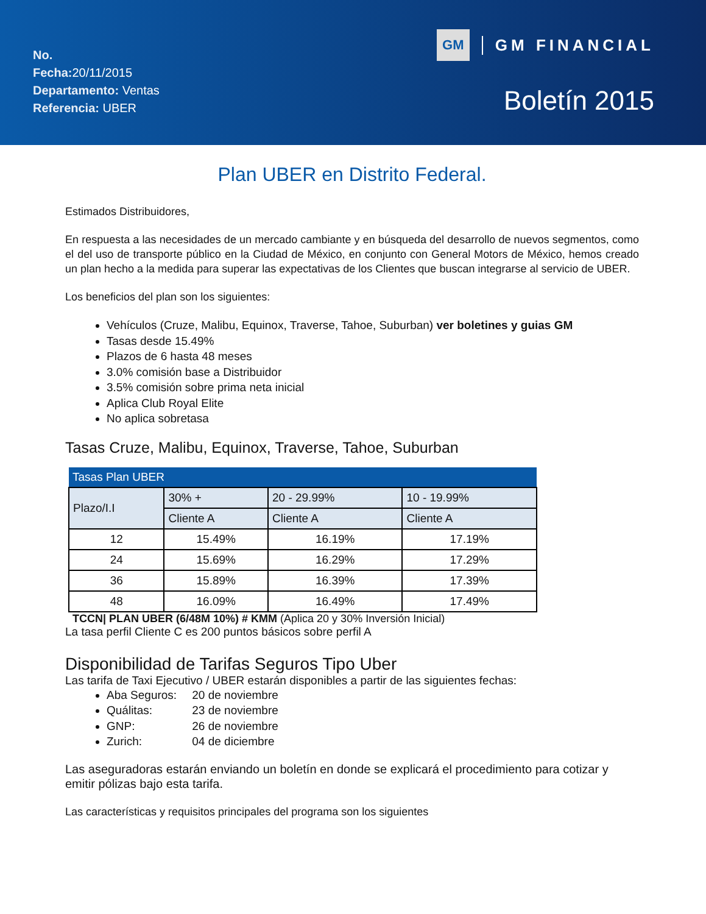No.
Fecha: 20/11/2015
Departamento: Ventas
Referencia: UBER
GM GM FINANCIAL
Boletín 2015
Plan UBER en Distrito Federal.
Estimados Distribuidores,
En respuesta a las necesidades de un mercado cambiante y en búsqueda del desarrollo de nuevos segmentos, como el del uso de transporte público en la Ciudad de México, en conjunto con General Motors de México, hemos creado un plan hecho a la medida para superar las expectativas de los Clientes que buscan integrarse al servicio de UBER.
Los beneficios del plan son los siguientes:
Vehículos (Cruze, Malibu, Equinox, Traverse, Tahoe, Suburban) ver boletines y guias GM
Tasas desde 15.49%
Plazos de 6 hasta 48 meses
3.0% comisión base a Distribuidor
3.5% comisión sobre prima neta inicial
Aplica Club Royal Elite
No aplica sobretasa
Tasas Cruze, Malibu, Equinox, Traverse, Tahoe, Suburban
| Tasas Plan UBER | | | |
| --- | --- | --- | --- |
| Plazo/I.I | 30% + | 20 - 29.99% | 10 - 19.99% |
| | Cliente A | Cliente A | Cliente A |
| 12 | 15.49% | 16.19% | 17.19% |
| 24 | 15.69% | 16.29% | 17.29% |
| 36 | 15.89% | 16.39% | 17.39% |
| 48 | 16.09% | 16.49% | 17.49% |
TCCN| PLAN UBER (6/48M 10%) # KMM (Aplica 20 y 30% Inversión Inicial)
La tasa perfil Cliente C es 200 puntos básicos sobre perfil A
Disponibilidad de Tarifas Seguros Tipo Uber
Las tarifa de Taxi Ejecutivo / UBER estarán disponibles a partir de las siguientes fechas:
Aba Seguros: 20 de noviembre
Quálitas: 23 de noviembre
GNP: 26 de noviembre
Zurich: 04 de diciembre
Las aseguradoras estarán enviando un boletín en donde se explicará el procedimiento para cotizar y emitir pólizas bajo esta tarifa.
Las características y requisitos principales del programa son los siguientes